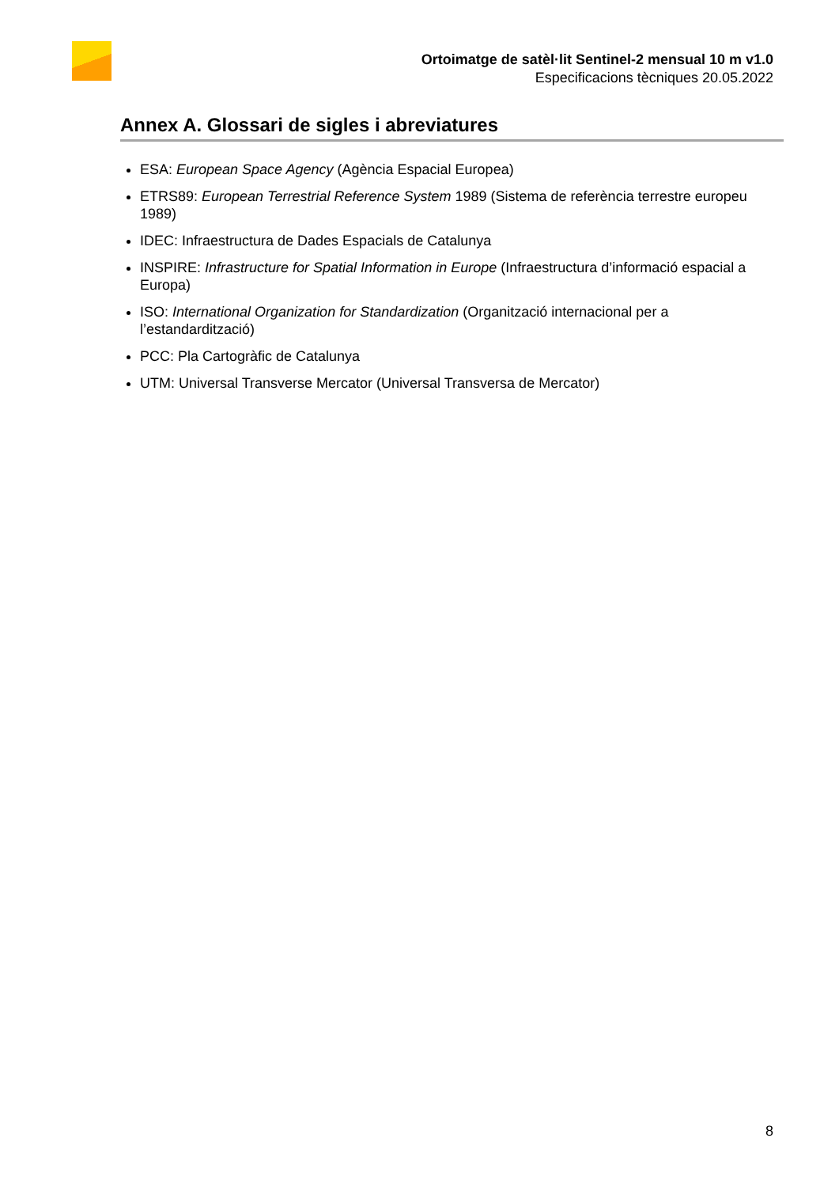Ortoimatge de satèl·lit Sentinel-2 mensual 10 m v1.0
Especificacions tècniques 20.05.2022
Annex A. Glossari de sigles i abreviatures
ESA: European Space Agency (Agència Espacial Europea)
ETRS89: European Terrestrial Reference System 1989 (Sistema de referència terrestre europeu 1989)
IDEC: Infraestructura de Dades Espacials de Catalunya
INSPIRE: Infrastructure for Spatial Information in Europe (Infraestructura d’informació espacial a Europa)
ISO: International Organization for Standardization (Organització internacional per a l’estandardització)
PCC: Pla Cartogràfic de Catalunya
UTM: Universal Transverse Mercator (Universal Transversa de Mercator)
8